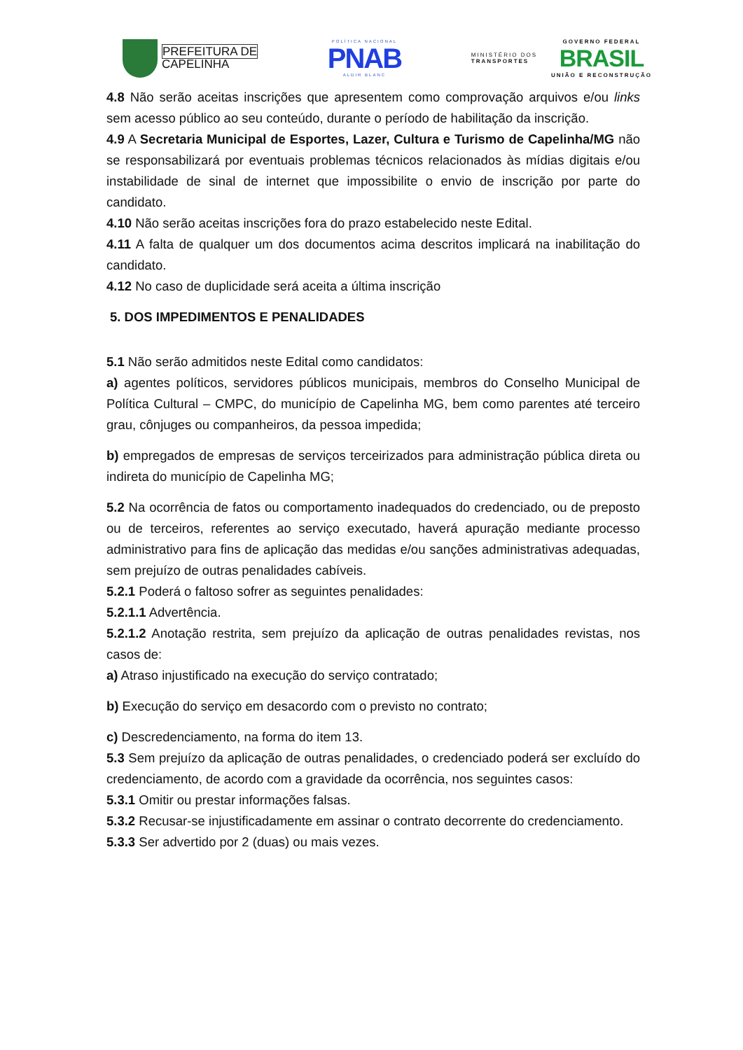PREFEITURA DE
CAPELINHA
POLÍTICA NACIONAL
PNAB
ALDIR BLANC
MINISTÉRIO DOS
TRANSPORTES
GOVERNO FEDERAL
BRASIL
UNIÃO E RECONSTRUÇÃO
4.8 Não serão aceitas inscrições que apresentem como comprovação arquivos e/ou links sem acesso público ao seu conteúdo, durante o período de habilitação da inscrição.
4.9 A Secretaria Municipal de Esportes, Lazer, Cultura e Turismo de Capelinha/MG não se responsabilizará por eventuais problemas técnicos relacionados às mídias digitais e/ou instabilidade de sinal de internet que impossibilite o envio de inscrição por parte do candidato.
4.10 Não serão aceitas inscrições fora do prazo estabelecido neste Edital.
4.11 A falta de qualquer um dos documentos acima descritos implicará na inabilitação do candidato.
4.12 No caso de duplicidade será aceita a última inscrição
5. DOS IMPEDIMENTOS E PENALIDADES
5.1 Não serão admitidos neste Edital como candidatos:
a) agentes políticos, servidores públicos municipais, membros do Conselho Municipal de Política Cultural – CMPC, do município de Capelinha MG, bem como parentes até terceiro grau, cônjuges ou companheiros, da pessoa impedida;
b) empregados de empresas de serviços terceirizados para administração pública direta ou indireta do município de Capelinha MG;
5.2 Na ocorrência de fatos ou comportamento inadequados do credenciado, ou de preposto ou de terceiros, referentes ao serviço executado, haverá apuração mediante processo administrativo para fins de aplicação das medidas e/ou sanções administrativas adequadas, sem prejuízo de outras penalidades cabíveis.
5.2.1 Poderá o faltoso sofrer as seguintes penalidades:
5.2.1.1 Advertência.
5.2.1.2 Anotação restrita, sem prejuízo da aplicação de outras penalidades revistas, nos casos de:
a) Atraso injustificado na execução do serviço contratado;
b) Execução do serviço em desacordo com o previsto no contrato;
c) Descredenciamento, na forma do item 13.
5.3 Sem prejuízo da aplicação de outras penalidades, o credenciado poderá ser excluído do credenciamento, de acordo com a gravidade da ocorrência, nos seguintes casos:
5.3.1 Omitir ou prestar informações falsas.
5.3.2 Recusar-se injustificadamente em assinar o contrato decorrente do credenciamento.
5.3.3 Ser advertido por 2 (duas) ou mais vezes.